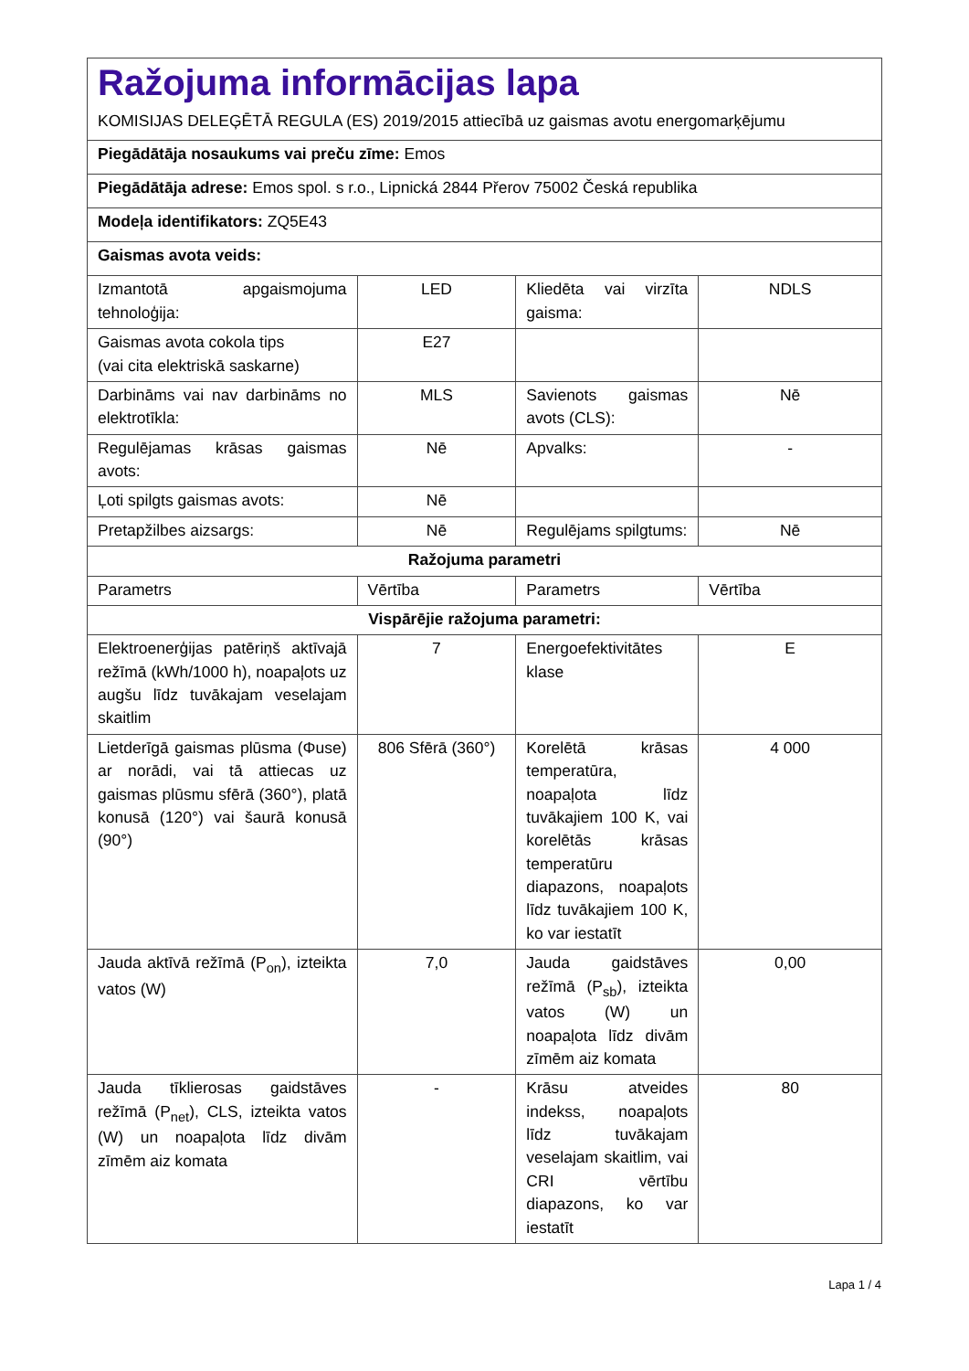| Ražojuma informācijas lapa KOMISIJAS DELEĢĒTĀ REGULA (ES) 2019/2015 attiecībā uz gaismas avotu energomarķējumu | | | |
| Piegādātāja nosaukums vai preču zīme: Emos | | | |
| Piegādātāja adrese: Emos spol. s r.o., Lipnická 2844 Přerov 75002 Česká republika | | | |
| Modeļa identifikators: ZQ5E43 | | | |
| Gaismas avota veids: | | | |
| Izmantotā apgaismojuma tehnoloģija: | LED | Kliedēta vai virzīta gaisma: | NDLS |
| Gaismas avota cokola tips (vai cita elektriskā saskarne) | E27 | | |
| Darbināms vai nav darbināms no elektrotīkla: | MLS | Savienots gaismas avots (CLS): | Nē |
| Regulējamas krāsas gaismas avots: | Nē | Apvalks: | - |
| Ļoti spilgts gaismas avots: | Nē | | |
| Pretapžilbes aizsargs: | Nē | Regulējams spilgtums: | Nē |
| Ražojuma parametri | | | |
| Parametrs | Vērtība | Parametrs | Vērtība |
| Vispārējie ražojuma parametri: | | | |
| Elektroenerģijas patēriņš aktīvajā režīmā (kWh/1000 h), noapaļots uz augšu līdz tuvākajam veselajam skaitlim | 7 | Energoefektivitātes klase | E |
| Lietderīgā gaismas plūsma (Φuse) ar norādi, vai tā attiecas uz gaismas plūsmu sfērā (360°), platā konusā (120°) vai šaurā konusā (90°) | 806 Sfērā (360°) | Korelētā krāsas temperatūra, noapaļota līdz tuvākajiem 100 K, vai korelētās krāsas temperatūru diapazons, noapaļots līdz tuvākajiem 100 K, ko var iestatīt | 4 000 |
| Jauda aktīvā režīmā (P<sub>on</sub>), izteikta vatos (W) | 7,0 | Jauda gaidstāves režīmā (P<sub>sb</sub>), izteikta vatos (W) un noapaļota līdz divām zīmēm aiz komata | 0,00 |
| Jauda tīklierosas gaidstāves režīmā (P<sub>net</sub>), CLS, izteikta vatos (W) un noapaļota līdz divām zīmēm aiz komata | - | Krāsu atveides indekss, noapaļots līdz tuvākajam veselajam skaitlim, vai CRI vērtību diapazons, ko var iestatīt | 80 |
Lapa 1 / 4